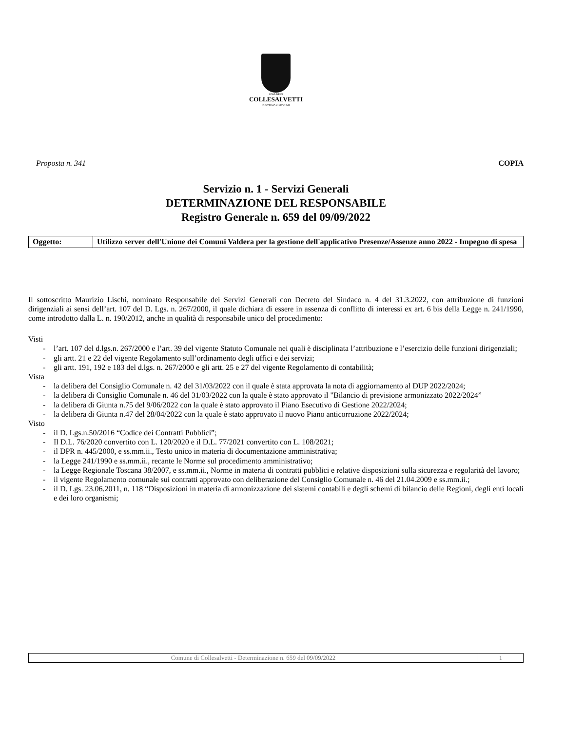COMUNE DI
COLLESALVETTI
PROVINCIA DI LIVORNO
Proposta n. 341 COPIA
Servizio n. 1 - Servizi Generali
DETERMINAZIONE DEL RESPONSABILE
Registro Generale n. 659 del 09/09/2022
| Oggetto: | Utilizzo server dell'Unione dei Comuni Valdera per la gestione dell'applicativo Presenze/Assenze anno 2022 - Impegno di spesa |
Il sottoscritto Maurizio Lischi, nominato Responsabile dei Servizi Generali con Decreto del Sindaco n. 4 del 31.3.2022, con attribuzione di funzioni dirigenziali ai sensi dell’art. 107 del D. Lgs. n. 267/2000, il quale dichiara di essere in assenza di conflitto di interessi ex art. 6 bis della Legge n. 241/1990, come introdotto dalla L. n. 190/2012, anche in qualità di responsabile unico del procedimento:
Visti
- l’art. 107 del d.lgs.n. 267/2000 e l’art. 39 del vigente Statuto Comunale nei quali è disciplinata l’attribuzione e l’esercizio delle funzioni dirigenziali;
- gli artt. 21 e 22 del vigente Regolamento sull’ordinamento degli uffici e dei servizi;
- gli artt. 191, 192 e 183 del d.lgs. n. 267/2000 e gli artt. 25 e 27 del vigente Regolamento di contabilità;
Vista
- la delibera del Consiglio Comunale n. 42 del 31/03/2022 con il quale è stata approvata la nota di aggiornamento al DUP 2022/2024;
- la delibera di Consiglio Comunale n. 46 del 31/03/2022 con la quale è stato approvato il "Bilancio di previsione armonizzato 2022/2024”
- la delibera di Giunta n.75 del 9/06/2022 con la quale è stato approvato il Piano Esecutivo di Gestione 2022/2024;
- la delibera di Giunta n.47 del 28/04/2022 con la quale è stato approvato il nuovo Piano anticorruzione 2022/2024;
Visto
- il D. Lgs.n.50/2016 “Codice dei Contratti Pubblici”;
- Il D.L. 76/2020 convertito con L. 120/2020 e il D.L. 77/2021 convertito con L. 108/2021;
- il DPR n. 445/2000, e ss.mm.ii., Testo unico in materia di documentazione amministrativa;
- la Legge 241/1990 e ss.mm.ii., recante le Norme sul procedimento amministrativo;
- la Legge Regionale Toscana 38/2007, e ss.mm.ii., Norme in materia di contratti pubblici e relative disposizioni sulla sicurezza e regolarità del lavoro;
- il vigente Regolamento comunale sui contratti approvato con deliberazione del Consiglio Comunale n. 46 del 21.04.2009 e ss.mm.ii.;
- il D. Lgs. 23.06.2011, n. 118 “Disposizioni in materia di armonizzazione dei sistemi contabili e degli schemi di bilancio delle Regioni, degli enti locali e dei loro organismi;
| Comune di Collesalvetti - Determinazione n. 659 del 09/09/2022 | 1 |